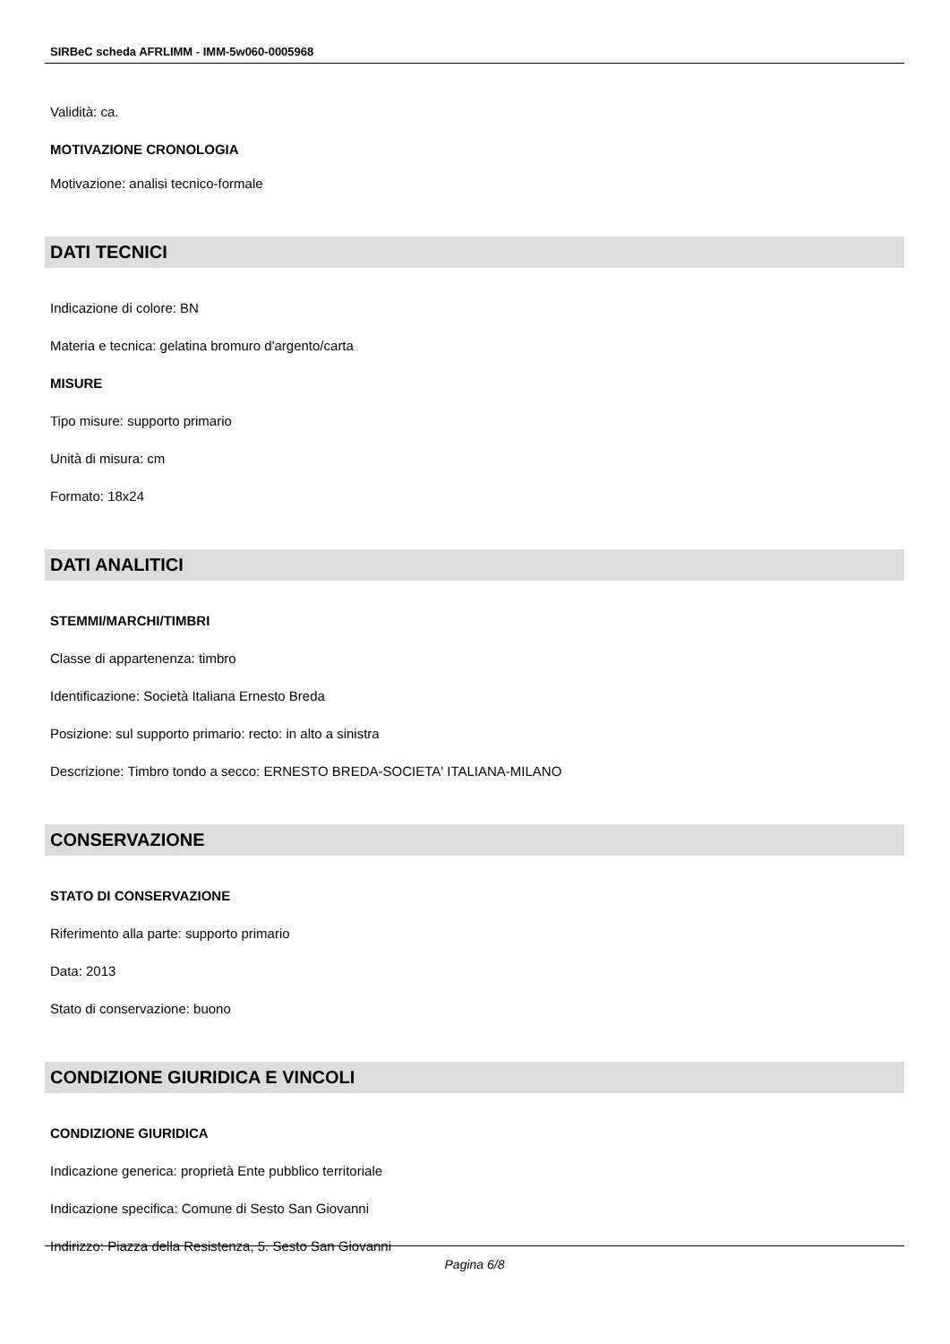SIRBeC scheda AFRLIMM - IMM-5w060-0005968
Validità: ca.
MOTIVAZIONE CRONOLOGIA
Motivazione: analisi tecnico-formale
DATI TECNICI
Indicazione di colore: BN
Materia e tecnica: gelatina bromuro d'argento/carta
MISURE
Tipo misure: supporto primario
Unità di misura: cm
Formato: 18x24
DATI ANALITICI
STEMMI/MARCHI/TIMBRI
Classe di appartenenza: timbro
Identificazione: Società Italiana Ernesto Breda
Posizione: sul supporto primario: recto: in alto a sinistra
Descrizione: Timbro tondo a secco: ERNESTO BREDA-SOCIETA' ITALIANA-MILANO
CONSERVAZIONE
STATO DI CONSERVAZIONE
Riferimento alla parte: supporto primario
Data: 2013
Stato di conservazione: buono
CONDIZIONE GIURIDICA E VINCOLI
CONDIZIONE GIURIDICA
Indicazione generica: proprietà Ente pubblico territoriale
Indicazione specifica: Comune di Sesto San Giovanni
Indirizzo: Piazza della Resistenza, 5. Sesto San Giovanni
Pagina 6/8